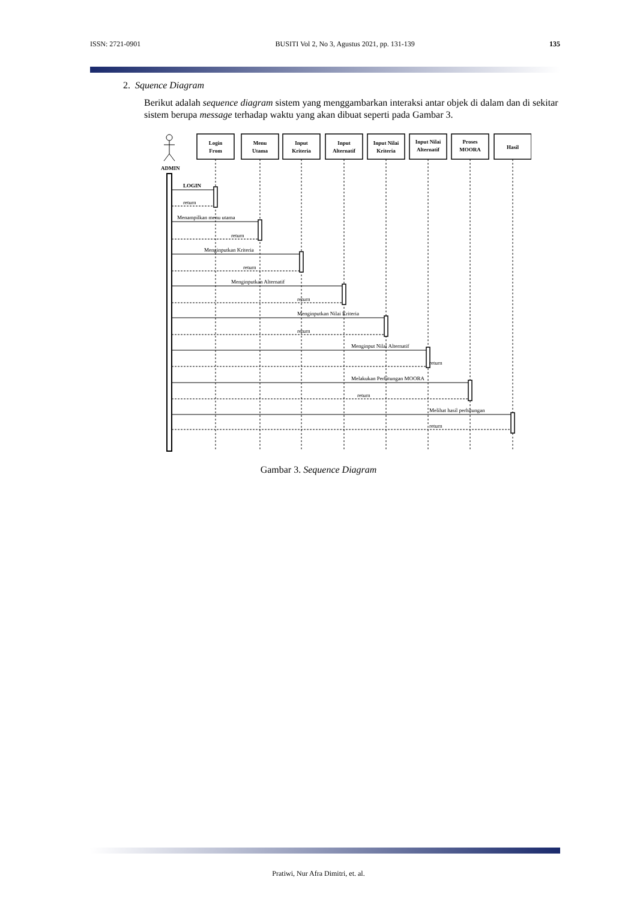ISSN: 2721-0901 BUSITI Vol 2, No 3, Agustus 2021, pp. 131-139 135
2. Squence Diagram
Berikut adalah sequence diagram sistem yang menggambarkan interaksi antar objek di dalam dan di sekitar sistem berupa message terhadap waktu yang akan dibuat seperti pada Gambar 3.
ADMIN
Login
From
Menu
Utama
Input
Kriteria
Input
Alternatif
Input Nilai
Kriteria
Input Nilai
Alternatif
Proses
MOORA
Hasil
LOGIN
return
Menampilkan menu utama
return
Menginputkan Kriteria
return
Menginputkan Alternatif
return
Menginputkan Nilai Kriteria
return
Menginput Nilai Alternatif
return
Melakukan Perhitungan MOORA
return
Melihat hasil perhitungan
return
Gambar 3. Sequence Diagram
Pratiwi, Nur Afra Dimitri, et. al.